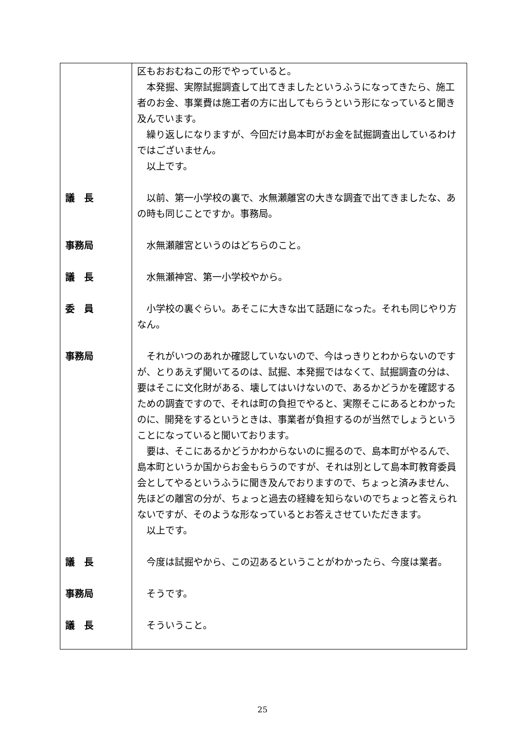| | 区もおおむねこの形でやっていると。 本発掘、実際試掘調査して出てきましたというふうになってきたら、施工者のお金、事業費は施工者の方に出してもらうという形になっていると聞き及んでいます。 繰り返しになりますが、今回だけ島本町がお金を試掘調査出しているわけではございません。 以上です。 |
| 議 長 | 以前、第一小学校の裏で、水無瀬離宮の大きな調査で出てきましたな、あの時も同じことですか。事務局。 |
| 事務局 | 水無瀬離宮というのはどちらのこと。 |
| 議 長 | 水無瀬神宮、第一小学校やから。 |
| 委 員 | 小学校の裏ぐらい。あそこに大きな出て話題になった。それも同じやり方なん。 |
| 事務局 | それがいつのあれか確認していないので、今はっきりとわからないのですが、とりあえず聞いてるのは、試掘、本発掘ではなくて、試掘調査の分は、要はそこに文化財がある、壊してはいけないので、あるかどうかを確認するための調査ですので、それは町の負担でやると、実際そこにあるとわかったのに、開発をするというときは、事業者が負担するのが当然でしょうということになっていると聞いております。 要は、そこにあるかどうかわからないのに掘るので、島本町がやるんで、島本町というか国からお金もらうのですが、それは別として島本町教育委員会としてやるというふうに聞き及んでおりますので、ちょっと済みません、先ほどの離宮の分が、ちょっと過去の経緯を知らないのでちょっと答えられないですが、そのような形なっているとお答えさせていただきます。 以上です。 |
| 議 長 | 今度は試掘やから、この辺あるということがわかったら、今度は業者。 |
| 事務局 | そうです。 |
| 議 長 | そういうこと。 |
25